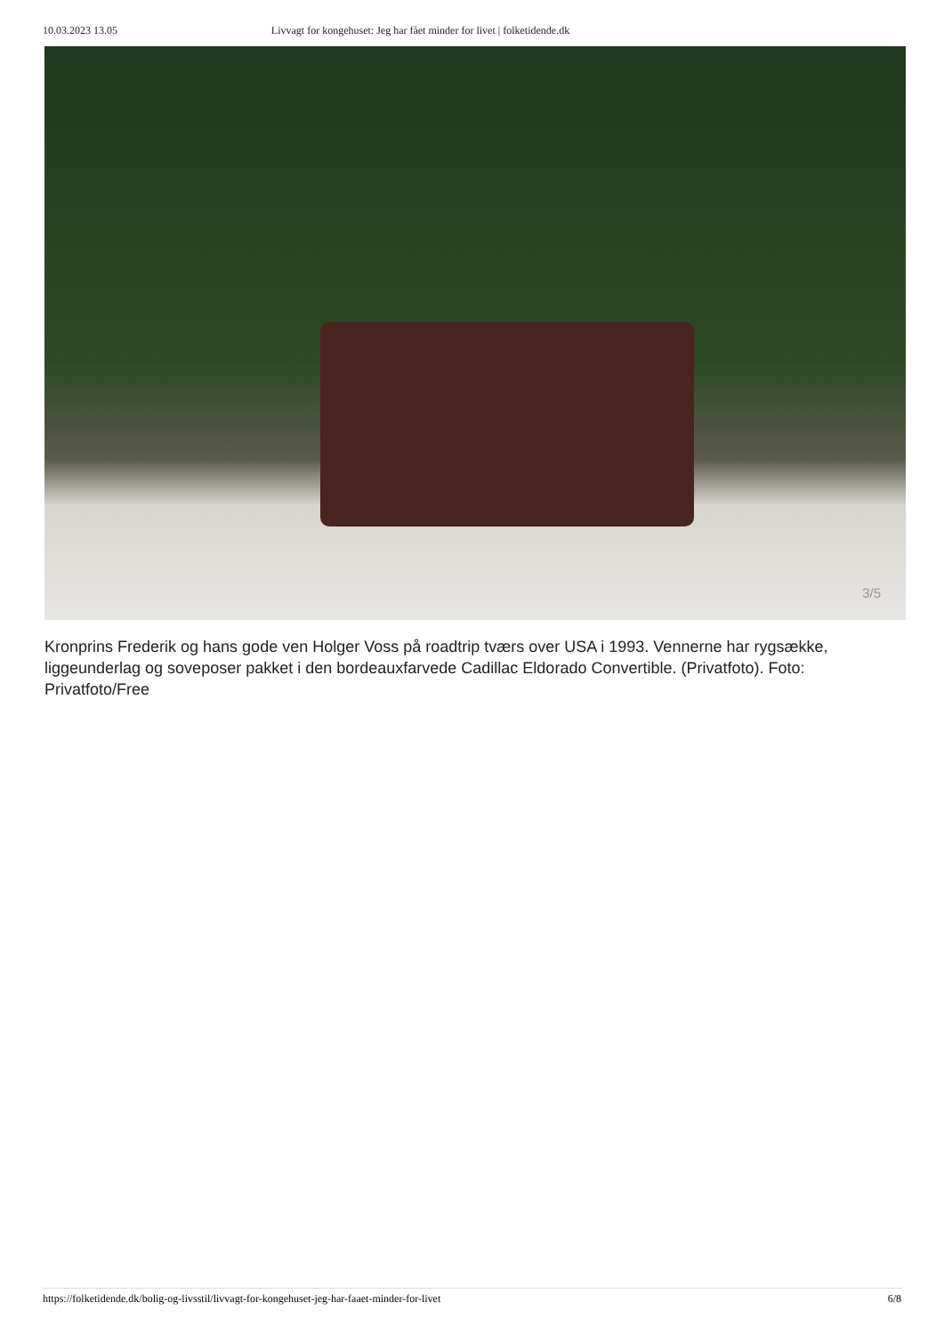10.03.2023 13.05 Livvagt for kongehuset: Jeg har fået minder for livet | folketidende.dk
3/5
Kronprins Frederik og hans gode ven Holger Voss på roadtrip tværs over USA i 1993. Vennerne har rygsække, liggeunderlag og soveposer pakket i den bordeauxfarvede Cadillac Eldorado Convertible. (Privatfoto). Foto: Privatfoto/Free
https://folketidende.dk/bolig-og-livsstil/livvagt-for-kongehuset-jeg-har-faaet-minder-for-livet 6/8